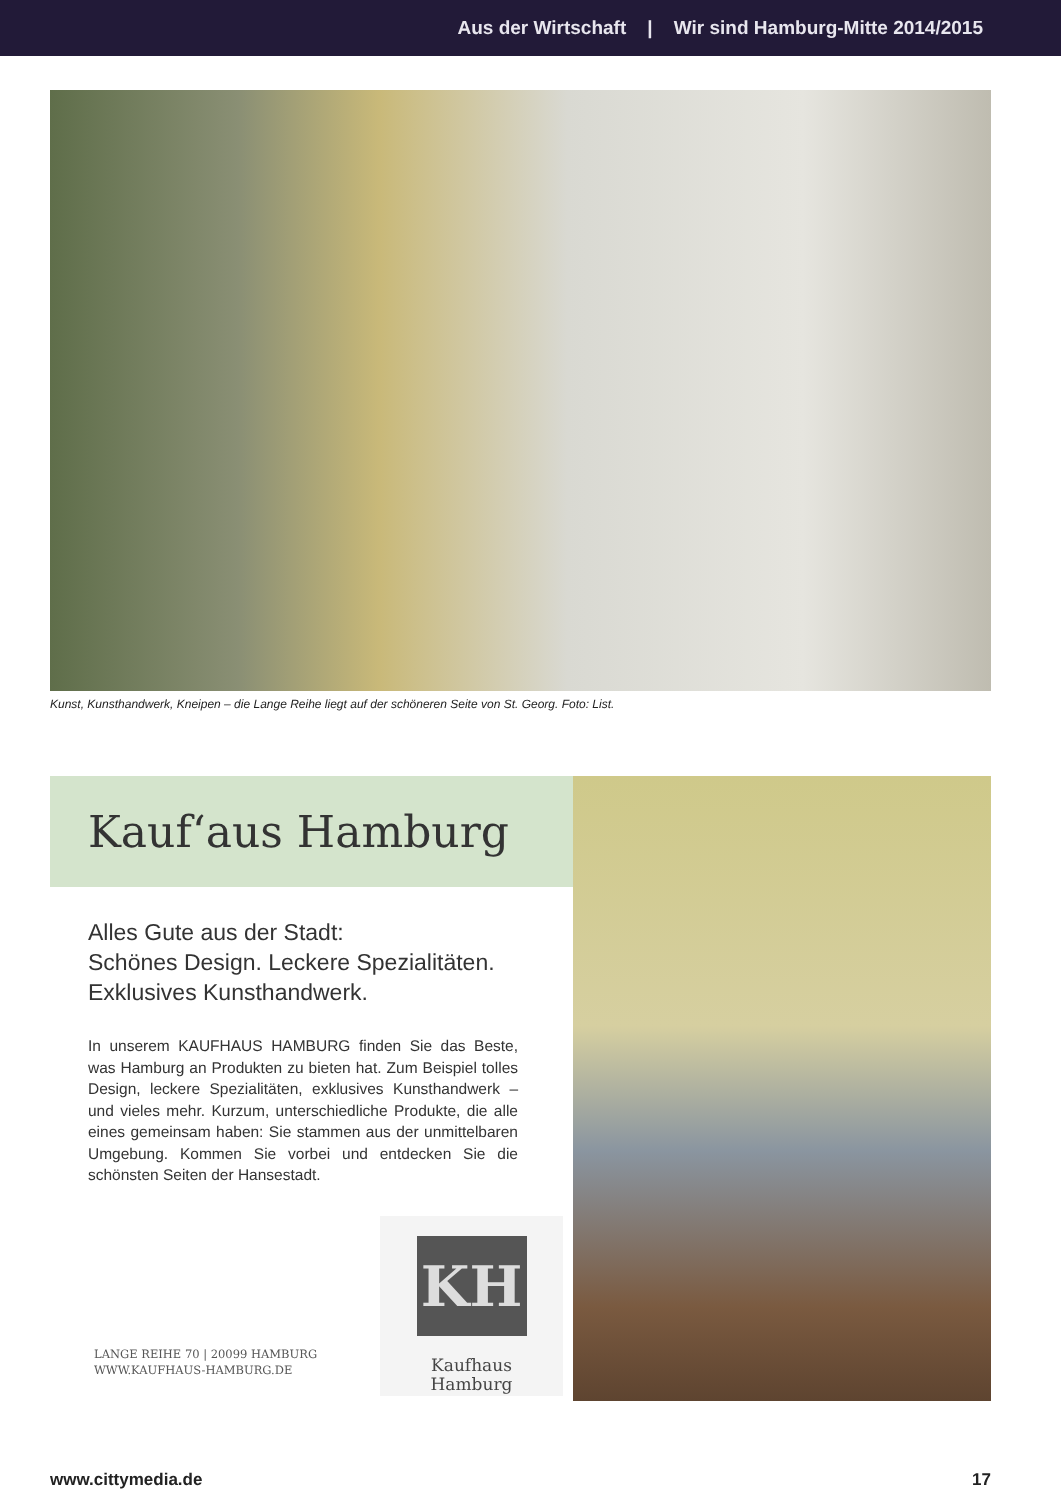Aus der Wirtschaft | Wir sind Hamburg-Mitte 2014/2015
Kunst, Kunsthandwerk, Kneipen – die Lange Reihe liegt auf der schöneren Seite von St. Georg. Foto: List.
Kauf‘aus Hamburg
Alles Gute aus der Stadt:
Schönes Design. Leckere Spezialitäten.
Exklusives Kunsthandwerk.
In unserem KAUFHAUS HAMBURG finden Sie das Beste, was Hamburg an Produkten zu bieten hat. Zum Beispiel tolles Design, leckere Spezialitäten, exklusives Kunsthandwerk – und vieles mehr. Kurzum, unterschiedliche Produkte, die alle eines gemeinsam haben: Sie stammen aus der unmittelbaren Umgebung. Kommen Sie vorbei und entdecken Sie die schönsten Seiten der Hansestadt.
LANGE REIHE 70 | 20099 HAMBURG
WWW.KAUFHAUS-HAMBURG.DE
KH
Kaufhaus
Hamburg
www.cittymedia.de 17